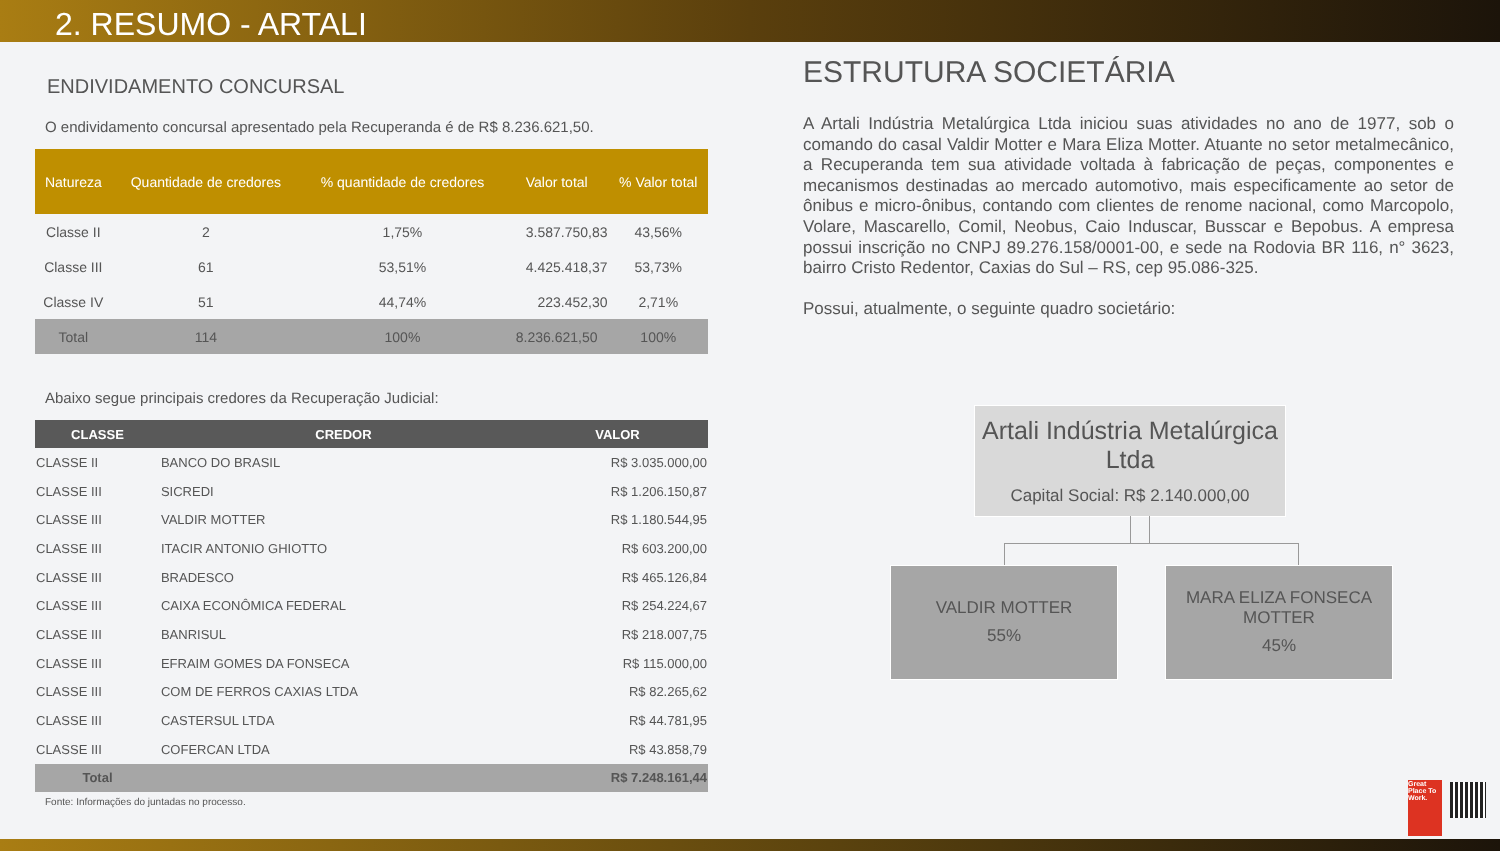2. RESUMO - ARTALI
ENDIVIDAMENTO CONCURSAL
O endividamento concursal apresentado pela Recuperanda é de R$ 8.236.621,50.
| Natureza | Quantidade de credores | % quantidade de credores | Valor total | % Valor total |
| --- | --- | --- | --- | --- |
| Classe II | 2 | 1,75% | 3.587.750,83 | 43,56% |
| Classe III | 61 | 53,51% | 4.425.418,37 | 53,73% |
| Classe IV | 51 | 44,74% | 223.452,30 | 2,71% |
| Total | 114 | 100% | 8.236.621,50 | 100% |
Abaixo segue principais credores da Recuperação Judicial:
| CLASSE | CREDOR | VALOR |
| --- | --- | --- |
| CLASSE II | BANCO DO BRASIL | R$ 3.035.000,00 |
| CLASSE III | SICREDI | R$ 1.206.150,87 |
| CLASSE III | VALDIR MOTTER | R$ 1.180.544,95 |
| CLASSE III | ITACIR ANTONIO GHIOTTO | R$ 603.200,00 |
| CLASSE III | BRADESCO | R$ 465.126,84 |
| CLASSE III | CAIXA ECONÔMICA FEDERAL | R$ 254.224,67 |
| CLASSE III | BANRISUL | R$ 218.007,75 |
| CLASSE III | EFRAIM GOMES DA FONSECA | R$ 115.000,00 |
| CLASSE III | COM DE FERROS CAXIAS LTDA | R$ 82.265,62 |
| CLASSE III | CASTERSUL LTDA | R$ 44.781,95 |
| CLASSE III | COFERCAN LTDA | R$ 43.858,79 |
| Total | | R$ 7.248.161,44 |
Fonte: Informações do juntadas no processo.
ESTRUTURA SOCIETÁRIA
A Artali Indústria Metalúrgica Ltda iniciou suas atividades no ano de 1977, sob o comando do casal Valdir Motter e Mara Eliza Motter. Atuante no setor metalmecânico, a Recuperanda tem sua atividade voltada à fabricação de peças, componentes e mecanismos destinadas ao mercado automotivo, mais especificamente ao setor de ônibus e micro-ônibus, contando com clientes de renome nacional, como Marcopolo, Volare, Mascarello, Comil, Neobus, Caio Induscar, Busscar e Bepobus. A empresa possui inscrição no CNPJ 89.276.158/0001-00, e sede na Rodovia BR 116, n° 3623, bairro Cristo Redentor, Caxias do Sul – RS, cep 95.086-325.
Possui, atualmente, o seguinte quadro societário:
Artali Indústria Metalúrgica Ltda
Capital Social: R$ 2.140.000,00
VALDIR MOTTER
55%
MARA ELIZA FONSECA MOTTER
45%
Great Place To Work.